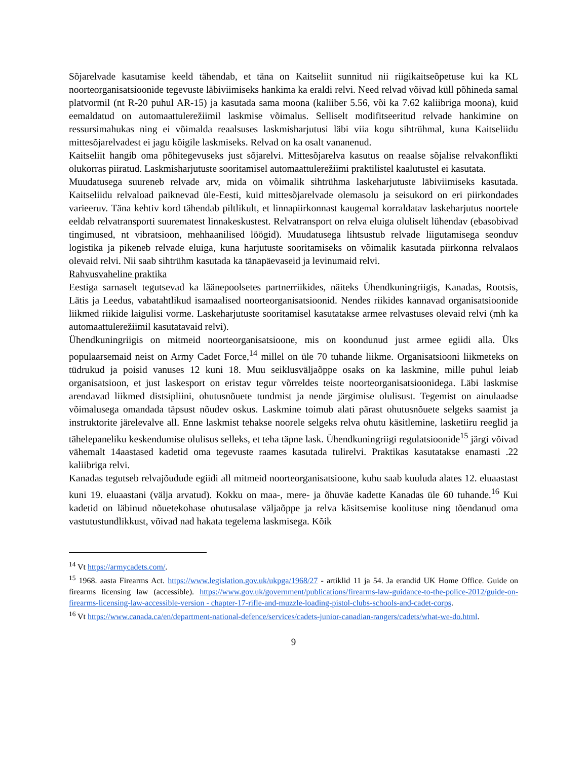Sõjarelvade kasutamise keeld tähendab, et täna on Kaitseliit sunnitud nii riigikaitseõpetuse kui ka KL noorteorganisatsioonide tegevuste läbiviimiseks hankima ka eraldi relvi. Need relvad võivad küll põhineda samal platvormil (nt R-20 puhul AR-15) ja kasutada sama moona (kaliiber 5.56, või ka 7.62 kaliibriga moona), kuid eemaldatud on automaattulerežiimil laskmise võimalus. Selliselt modifitseeritud relvade hankimine on ressursimahukas ning ei võimalda reaalsuses laskmisharjutusi läbi viia kogu sihtrühmal, kuna Kaitseliidu mittesõjarelvadest ei jagu kõigile laskmiseks. Relvad on ka osalt vananenud.
Kaitseliit hangib oma põhitegevuseks just sõjarelvi. Mittesõjarelva kasutus on reaalse sõjalise relvakonflikti olukorras piiratud. Laskmisharjutuste sooritamisel automaattulerežiimi praktilistel kaalutustel ei kasutata.
Muudatusega suureneb relvade arv, mida on võimalik sihtrühma laskeharjutuste läbiviimiseks kasutada. Kaitseliidu relvaload paiknevad üle-Eesti, kuid mittesõjarelvade olemasolu ja seisukord on eri piirkondades varieeruv. Täna kehtiv kord tähendab piltlikult, et linnapiirkonnast kaugemal korraldatav laskeharjutus noortele eeldab relvatransporti suurematest linnakeskustest. Relvatransport on relva eluiga oluliselt lühendav (ebasobivad tingimused, nt vibratsioon, mehhaanilised löögid). Muudatusega lihtsustub relvade liigutamisega seonduv logistika ja pikeneb relvade eluiga, kuna harjutuste sooritamiseks on võimalik kasutada piirkonna relvalaos olevaid relvi. Nii saab sihtrühm kasutada ka tänapäevaseid ja levinumaid relvi.
Rahvusvaheline praktika
Eestiga sarnaselt tegutsevad ka läänepoolsetes partnerriikides, näiteks Ühendkuningriigis, Kanadas, Rootsis, Lätis ja Leedus, vabatahtlikud isamaalised noorteorganisatsioonid. Nendes riikides kannavad organisatsioonide liikmed riikide laigulisi vorme. Laskeharjutuste sooritamisel kasutatakse armee relvastuses olevaid relvi (mh ka automaattulerežiimil kasutatavaid relvi).
Ühendkuningriigis on mitmeid noorteorganisatsioone, mis on koondunud just armee egiidi alla. Üks populaarsemaid neist on Army Cadet Force,<sup>14</sup> millel on üle 70 tuhande liikme. Organisatsiooni liikmeteks on tüdrukud ja poisid vanuses 12 kuni 18. Muu seiklusväljaõppe osaks on ka laskmine, mille puhul leiab organisatsioon, et just laskesport on eristav tegur võrreldes teiste noorteorganisatsioonidega. Läbi laskmise arendavad liikmed distsipliini, ohutusnõuete tundmist ja nende järgimise olulisust. Tegemist on ainulaadse võimalusega omandada täpsust nõudev oskus. Laskmine toimub alati pärast ohutusnõuete selgeks saamist ja instruktorite järelevalve all. Enne laskmist tehakse noorele selgeks relva ohutu käsitlemine, lasketiiru reeglid ja tähelepaneliku keskendumise olulisus selleks, et teha täpne lask. Ühendkuningriigi regulatsioonide<sup>15</sup> järgi võivad vähemalt 14aastased kadetid oma tegevuste raames kasutada tulirelvi. Praktikas kasutatakse enamasti .22 kaliibriga relvi.
Kanadas tegutseb relvajõudude egiidi all mitmeid noorteorganisatsioone, kuhu saab kuuluda alates 12. eluaastast kuni 19. eluaastani (välja arvatud). Kokku on maa-, mere- ja õhuväe kadette Kanadas üle 60 tuhande.<sup>16</sup> Kui kadetid on läbinud nõuetekohase ohutusalase väljaõppe ja relva käsitsemise koolituse ning tõendanud oma vastutustundlikkust, võivad nad hakata tegelema laskmisega. Kõik
<sup>14</sup> Vt https://armycadets.com/.
<sup>15</sup> 1968. aasta Firearms Act. https://www.legislation.gov.uk/ukpga/1968/27 - artiklid 11 ja 54. Ja erandid UK Home Office. Guide on firearms licensing law (accessible). https://www.gov.uk/government/publications/firearms-law-guidance-to-the-police-2012/guide-on-firearms-licensing-law-accessible-version - chapter-17-rifle-and-muzzle-loading-pistol-clubs-schools-and-cadet-corps.
<sup>16</sup> Vt https://www.canada.ca/en/department-national-defence/services/cadets-junior-canadian-rangers/cadets/what-we-do.html.
9